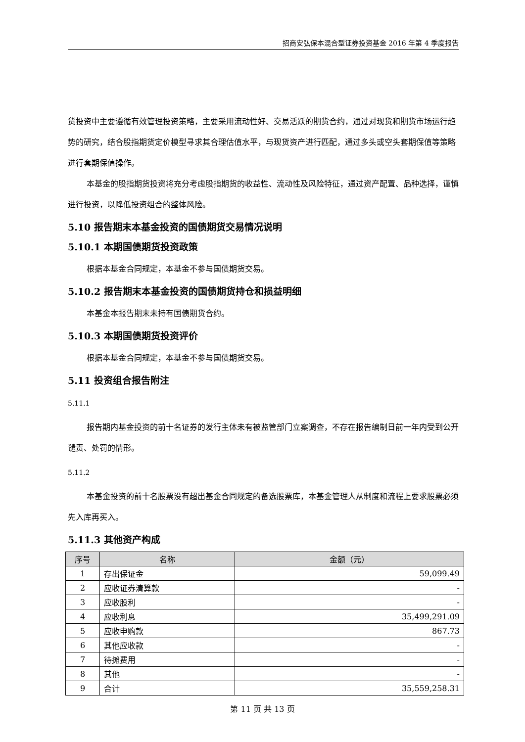招商安弘保本混合型证券投资基金 2016 年第 4 季度报告
货投资中主要遵循有效管理投资策略，主要采用流动性好、交易活跃的期货合约，通过对现货和期货市场运行趋势的研究，结合股指期货定价模型寻求其合理估值水平，与现货资产进行匹配，通过多头或空头套期保值等策略进行套期保值操作。
本基金的股指期货投资将充分考虑股指期货的收益性、流动性及风险特征，通过资产配置、品种选择，谨慎进行投资，以降低投资组合的整体风险。
5.10 报告期末本基金投资的国债期货交易情况说明
5.10.1 本期国债期货投资政策
根据本基金合同规定，本基金不参与国债期货交易。
5.10.2 报告期末本基金投资的国债期货持仓和损益明细
本基金本报告期末未持有国债期货合约。
5.10.3 本期国债期货投资评价
根据本基金合同规定，本基金不参与国债期货交易。
5.11 投资组合报告附注
5.11.1
报告期内基金投资的前十名证券的发行主体未有被监管部门立案调查，不存在报告编制日前一年内受到公开谴责、处罚的情形。
5.11.2
本基金投资的前十名股票没有超出基金合同规定的备选股票库，本基金管理人从制度和流程上要求股票必须先入库再买入。
5.11.3 其他资产构成
| 序号 | 名称 | 金额（元） |
| --- | --- | --- |
| 1 | 存出保证金 | 59,099.49 |
| 2 | 应收证券清算款 | - |
| 3 | 应收股利 | - |
| 4 | 应收利息 | 35,499,291.09 |
| 5 | 应收申购款 | 867.73 |
| 6 | 其他应收款 | - |
| 7 | 待摊费用 | - |
| 8 | 其他 | - |
| 9 | 合计 | 35,559,258.31 |
第 11 页 共 13 页